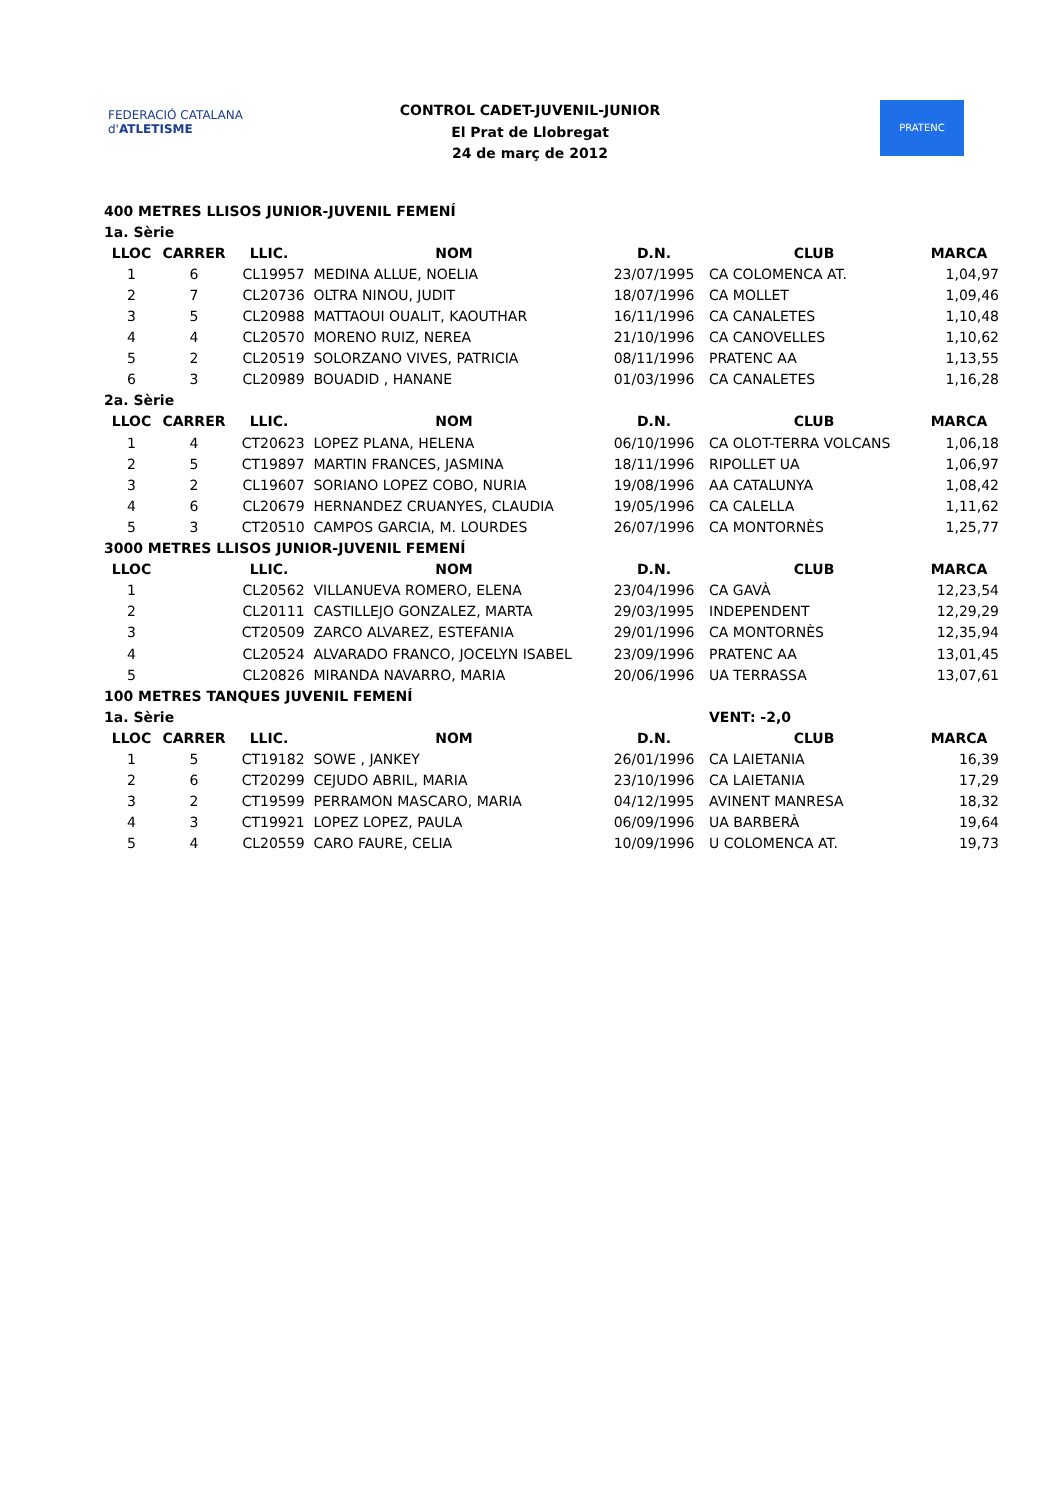FEDERACIÓ CATALANA d'ATLETISME
CONTROL CADET-JUVENIL-JUNIOR
El Prat de Llobregat
24 de març de 2012
PRATENC
| 400 METRES LLISOS JUNIOR-JUVENIL FEMENÍ | | | | | | |
| 1a. Sèrie | | | | | | |
| LLOC | CARRER | LLIC. | NOM | D.N. | CLUB | MARCA |
| 1 | 6 | CL19957 | MEDINA ALLUE, NOELIA | 23/07/1995 | CA COLOMENCA AT. | 1,04,97 |
| 2 | 7 | CL20736 | OLTRA NINOU, JUDIT | 18/07/1996 | CA MOLLET | 1,09,46 |
| 3 | 5 | CL20988 | MATTAOUI OUALIT, KAOUTHAR | 16/11/1996 | CA CANALETES | 1,10,48 |
| 4 | 4 | CL20570 | MORENO RUIZ, NEREA | 21/10/1996 | CA CANOVELLES | 1,10,62 |
| 5 | 2 | CL20519 | SOLORZANO VIVES, PATRICIA | 08/11/1996 | PRATENC AA | 1,13,55 |
| 6 | 3 | CL20989 | BOUADID , HANANE | 01/03/1996 | CA CANALETES | 1,16,28 |
| 2a. Sèrie | | | | | | |
| LLOC | CARRER | LLIC. | NOM | D.N. | CLUB | MARCA |
| 1 | 4 | CT20623 | LOPEZ PLANA, HELENA | 06/10/1996 | CA OLOT-TERRA VOLCANS | 1,06,18 |
| 2 | 5 | CT19897 | MARTIN FRANCES, JASMINA | 18/11/1996 | RIPOLLET UA | 1,06,97 |
| 3 | 2 | CL19607 | SORIANO LOPEZ COBO, NURIA | 19/08/1996 | AA CATALUNYA | 1,08,42 |
| 4 | 6 | CL20679 | HERNANDEZ CRUANYES, CLAUDIA | 19/05/1996 | CA CALELLA | 1,11,62 |
| 5 | 3 | CT20510 | CAMPOS GARCIA, M. LOURDES | 26/07/1996 | CA MONTORNÈS | 1,25,77 |
| 3000 METRES LLISOS JUNIOR-JUVENIL FEMENÍ | | | | | | |
| LLOC | | LLIC. | NOM | D.N. | CLUB | MARCA |
| 1 | | CL20562 | VILLANUEVA ROMERO, ELENA | 23/04/1996 | CA GAVÀ | 12,23,54 |
| 2 | | CL20111 | CASTILLEJO GONZALEZ, MARTA | 29/03/1995 | INDEPENDENT | 12,29,29 |
| 3 | | CT20509 | ZARCO ALVAREZ, ESTEFANIA | 29/01/1996 | CA MONTORNÈS | 12,35,94 |
| 4 | | CL20524 | ALVARADO FRANCO, JOCELYN ISABEL | 23/09/1996 | PRATENC AA | 13,01,45 |
| 5 | | CL20826 | MIRANDA NAVARRO, MARIA | 20/06/1996 | UA TERRASSA | 13,07,61 |
| 100 METRES TANQUES JUVENIL FEMENÍ | | | | | | |
| 1a. Sèrie | | | | | VENT: -2,0 | |
| LLOC | CARRER | LLIC. | NOM | D.N. | CLUB | MARCA |
| 1 | 5 | CT19182 | SOWE , JANKEY | 26/01/1996 | CA LAIETANIA | 16,39 |
| 2 | 6 | CT20299 | CEJUDO ABRIL, MARIA | 23/10/1996 | CA LAIETANIA | 17,29 |
| 3 | 2 | CT19599 | PERRAMON MASCARO, MARIA | 04/12/1995 | AVINENT MANRESA | 18,32 |
| 4 | 3 | CT19921 | LOPEZ LOPEZ, PAULA | 06/09/1996 | UA BARBERÀ | 19,64 |
| 5 | 4 | CL20559 | CARO FAURE, CELIA | 10/09/1996 | U COLOMENCA AT. | 19,73 |